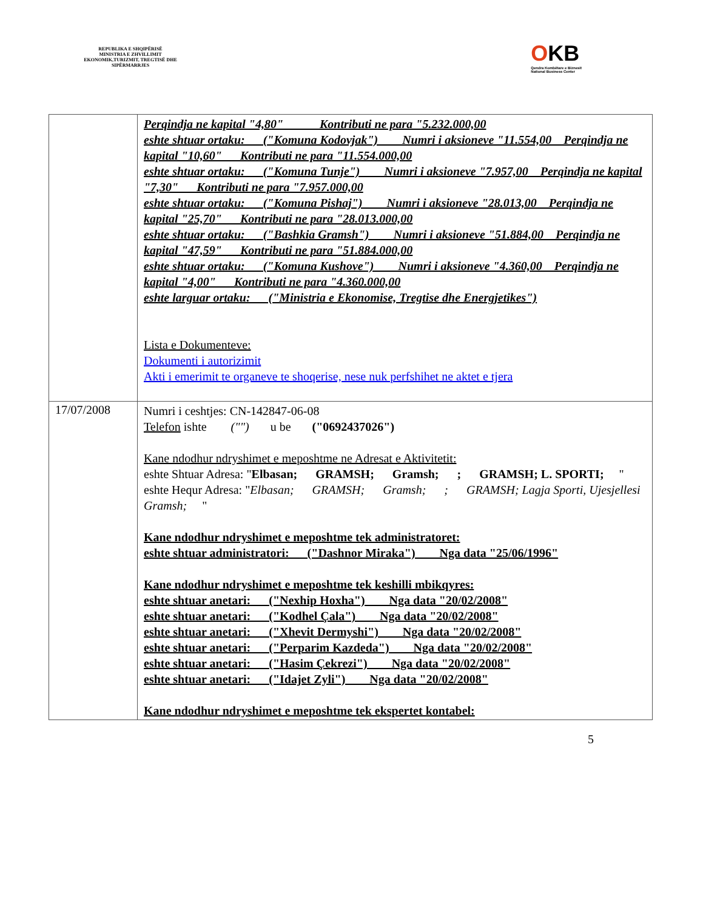REPUBLIKA E SHQIPËRISË
MINISTRIA E ZHVILLIMIT EKONOMIK,TURIZMIT, TREGTISË DHE SIPËRMARRJES
OKB
Qendra Kombëtare e Biznesit
National Business Center
| | Perqindja ne kapital "4,80" Kontributi ne para "5.232.000,00 eshte shtuar ortaku: ("Komuna Kodovjak") Numri i aksioneve "11.554,00 Perqindja ne kapital "10,60" Kontributi ne para "11.554.000,00 eshte shtuar ortaku: ("Komuna Tunje") Numri i aksioneve "7.957,00 Perqindja ne kapital "7,30" Kontributi ne para "7.957.000,00 eshte shtuar ortaku: ("Komuna Pishaj") Numri i aksioneve "28.013,00 Perqindja ne kapital "25,70" Kontributi ne para "28.013.000,00 eshte shtuar ortaku: ("Bashkia Gramsh") Numri i aksioneve "51.884,00 Perqindja ne kapital "47,59" Kontributi ne para "51.884.000,00 eshte shtuar ortaku: ("Komuna Kushove") Numri i aksioneve "4.360,00 Perqindja ne kapital "4,00" Kontributi ne para "4.360.000,00 eshte larguar ortaku: ("Ministria e Ekonomise, Tregtise dhe Energjetikes") Lista e Dokumenteve: Dokumenti i autorizimit Akti i emerimit te organeve te shoqerise, nese nuk perfshihet ne aktet e tjera |
| 17/07/2008 | Numri i ceshtjes: CN-142847-06-08 Telefon ishte ("") u be ("0692437026") Kane ndodhur ndryshimet e meposhtme ne Adresat e Aktivitetit: eshte Shtuar Adresa: " Elbasan; GRAMSH; Gramsh; ; GRAMSH; L. SPORTI; " eshte Hequr Adresa: " Elbasan; GRAMSH; Gramsh; ; GRAMSH; Lagja Sporti, Ujesjellesi Gramsh; " Kane ndodhur ndryshimet e meposhtme tek administratoret: eshte shtuar administratori: ("Dashnor Miraka") Nga data "25/06/1996" Kane ndodhur ndryshimet e meposhtme tek keshilli mbikqyres: eshte shtuar anetari: ("Nexhip Hoxha") Nga data "20/02/2008" eshte shtuar anetari: ("Kodhel Çala") Nga data "20/02/2008" eshte shtuar anetari: ("Xhevit Dermyshi") Nga data "20/02/2008" eshte shtuar anetari: ("Perparim Kazdeda") Nga data "20/02/2008" eshte shtuar anetari: ("Hasim Çekrezi") Nga data "20/02/2008" eshte shtuar anetari: ("Idajet Zyli") Nga data "20/02/2008" Kane ndodhur ndryshimet e meposhtme tek ekspertet kontabel: |
5